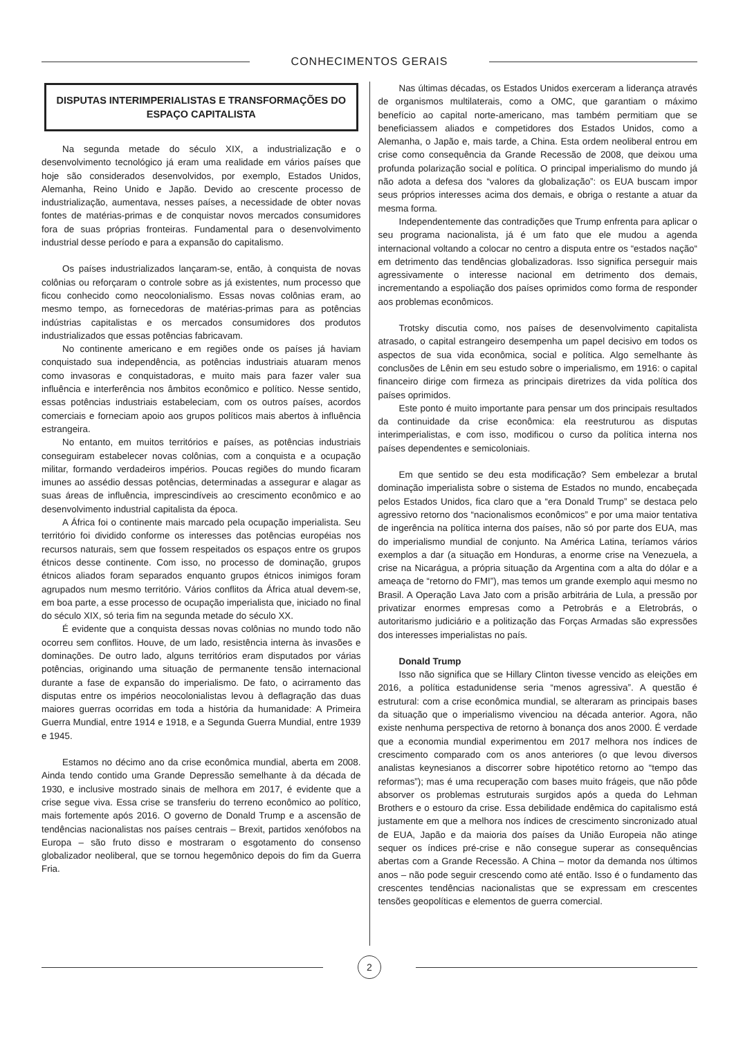CONHECIMENTOS GERAIS
DISPUTAS INTERIMPERIALISTAS E TRANSFORMAÇÕES DO ESPAÇO CAPITALISTA
Na segunda metade do século XIX, a industrialização e o desenvolvimento tecnológico já eram uma realidade em vários países que hoje são considerados desenvolvidos, por exemplo, Estados Unidos, Alemanha, Reino Unido e Japão. Devido ao crescente processo de industrialização, aumentava, nesses países, a necessidade de obter novas fontes de matérias-primas e de conquistar novos mercados consumidores fora de suas próprias fronteiras. Fundamental para o desenvolvimento industrial desse período e para a expansão do capitalismo.
Os países industrializados lançaram-se, então, à conquista de novas colônias ou reforçaram o controle sobre as já existentes, num processo que ficou conhecido como neocolonialismo. Essas novas colônias eram, ao mesmo tempo, as fornecedoras de matérias-primas para as potências indústrias capitalistas e os mercados consumidores dos produtos industrializados que essas potências fabricavam.
No continente americano e em regiões onde os países já haviam conquistado sua independência, as potências industriais atuaram menos como invasoras e conquistadoras, e muito mais para fazer valer sua influência e interferência nos âmbitos econômico e político. Nesse sentido, essas potências industriais estabeleciam, com os outros países, acordos comerciais e forneciam apoio aos grupos políticos mais abertos à influência estrangeira.
No entanto, em muitos territórios e países, as potências industriais conseguiram estabelecer novas colônias, com a conquista e a ocupação militar, formando verdadeiros impérios. Poucas regiões do mundo ficaram imunes ao assédio dessas potências, determinadas a assegurar e alagar as suas áreas de influência, imprescindíveis ao crescimento econômico e ao desenvolvimento industrial capitalista da época.
A África foi o continente mais marcado pela ocupação imperialista. Seu território foi dividido conforme os interesses das potências européias nos recursos naturais, sem que fossem respeitados os espaços entre os grupos étnicos desse continente. Com isso, no processo de dominação, grupos étnicos aliados foram separados enquanto grupos étnicos inimigos foram agrupados num mesmo território. Vários conflitos da África atual devem-se, em boa parte, a esse processo de ocupação imperialista que, iniciado no final do século XIX, só teria fim na segunda metade do século XX.
É evidente que a conquista dessas novas colônias no mundo todo não ocorreu sem conflitos. Houve, de um lado, resistência interna às invasões e dominações. De outro lado, alguns territórios eram disputados por várias potências, originando uma situação de permanente tensão internacional durante a fase de expansão do imperialismo. De fato, o acirramento das disputas entre os impérios neocolonialistas levou à deflagração das duas maiores guerras ocorridas em toda a história da humanidade: A Primeira Guerra Mundial, entre 1914 e 1918, e a Segunda Guerra Mundial, entre 1939 e 1945.
Estamos no décimo ano da crise econômica mundial, aberta em 2008. Ainda tendo contido uma Grande Depressão semelhante à da década de 1930, e inclusive mostrado sinais de melhora em 2017, é evidente que a crise segue viva. Essa crise se transferiu do terreno econômico ao político, mais fortemente após 2016. O governo de Donald Trump e a ascensão de tendências nacionalistas nos países centrais – Brexit, partidos xenófobos na Europa – são fruto disso e mostraram o esgotamento do consenso globalizador neoliberal, que se tornou hegemônico depois do fim da Guerra Fria.
Nas últimas décadas, os Estados Unidos exerceram a liderança através de organismos multilaterais, como a OMC, que garantiam o máximo benefício ao capital norte-americano, mas também permitiam que se beneficiassem aliados e competidores dos Estados Unidos, como a Alemanha, o Japão e, mais tarde, a China. Esta ordem neoliberal entrou em crise como consequência da Grande Recessão de 2008, que deixou uma profunda polarização social e política. O principal imperialismo do mundo já não adota a defesa dos “valores da globalização”: os EUA buscam impor seus próprios interesses acima dos demais, e obriga o restante a atuar da mesma forma.
Independentemente das contradições que Trump enfrenta para aplicar o seu programa nacionalista, já é um fato que ele mudou a agenda internacional voltando a colocar no centro a disputa entre os “estados nação“ em detrimento das tendências globalizadoras. Isso significa perseguir mais agressivamente o interesse nacional em detrimento dos demais, incrementando a espoliação dos países oprimidos como forma de responder aos problemas econômicos.
Trotsky discutia como, nos países de desenvolvimento capitalista atrasado, o capital estrangeiro desempenha um papel decisivo em todos os aspectos de sua vida econômica, social e política. Algo semelhante às conclusões de Lênin em seu estudo sobre o imperialismo, em 1916: o capital financeiro dirige com firmeza as principais diretrizes da vida política dos países oprimidos.
Este ponto é muito importante para pensar um dos principais resultados da continuidade da crise econômica: ela reestruturou as disputas interimperialistas, e com isso, modificou o curso da política interna nos países dependentes e semicoloniais.
Em que sentido se deu esta modificação? Sem embelezar a brutal dominação imperialista sobre o sistema de Estados no mundo, encabeçada pelos Estados Unidos, fica claro que a “era Donald Trump” se destaca pelo agressivo retorno dos “nacionalismos econômicos” e por uma maior tentativa de ingerência na política interna dos países, não só por parte dos EUA, mas do imperialismo mundial de conjunto. Na América Latina, teríamos vários exemplos a dar (a situação em Honduras, a enorme crise na Venezuela, a crise na Nicarágua, a própria situação da Argentina com a alta do dólar e a ameaça de “retorno do FMI”), mas temos um grande exemplo aqui mesmo no Brasil. A Operação Lava Jato com a prisão arbitrária de Lula, a pressão por privatizar enormes empresas como a Petrobrás e a Eletrobrás, o autoritarismo judiciário e a politização das Forças Armadas são expressões dos interesses imperialistas no país.
Donald Trump
Isso não significa que se Hillary Clinton tivesse vencido as eleições em 2016, a política estadunidense seria “menos agressiva”. A questão é estrutural: com a crise econômica mundial, se alteraram as principais bases da situação que o imperialismo vivenciou na década anterior. Agora, não existe nenhuma perspectiva de retorno à bonança dos anos 2000. É verdade que a economia mundial experimentou em 2017 melhora nos índices de crescimento comparado com os anos anteriores (o que levou diversos analistas keynesianos a discorrer sobre hipotético retorno ao “tempo das reformas”); mas é uma recuperação com bases muito frágeis, que não pôde absorver os problemas estruturais surgidos após a queda do Lehman Brothers e o estouro da crise. Essa debilidade endêmica do capitalismo está justamente em que a melhora nos índices de crescimento sincronizado atual de EUA, Japão e da maioria dos países da União Europeia não atinge sequer os índices pré-crise e não consegue superar as consequências abertas com a Grande Recessão. A China – motor da demanda nos últimos anos – não pode seguir crescendo como até então. Isso é o fundamento das crescentes tendências nacionalistas que se expressam em crescentes tensões geopolíticas e elementos de guerra comercial.
2